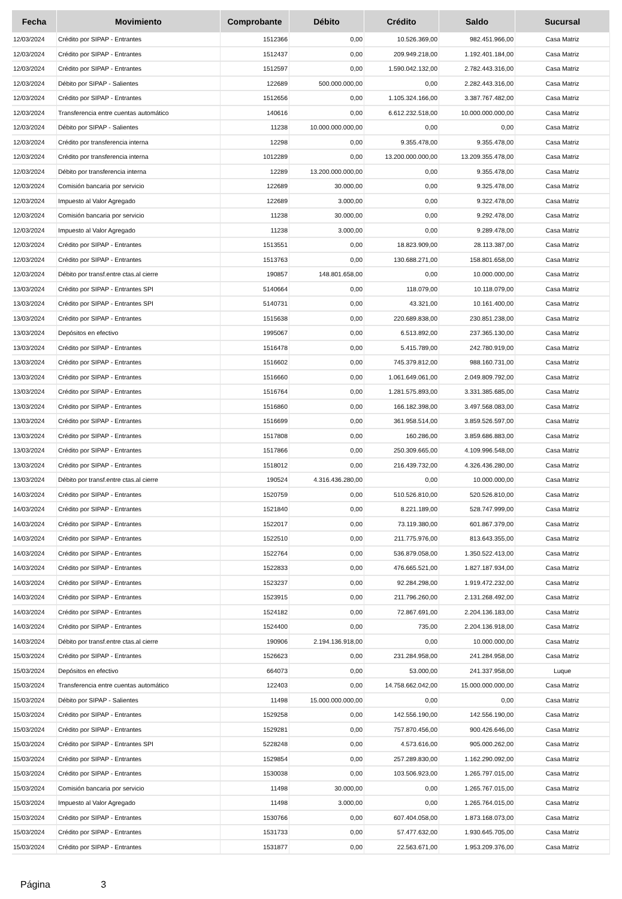| Fecha | Movimiento | Comprobante | Débito | Crédito | Saldo | Sucursal |
| --- | --- | --- | --- | --- | --- | --- |
| 12/03/2024 | Crédito por SIPAP - Entrantes | 1512366 | 0,00 | 10.526.369,00 | 982.451.966,00 | Casa Matriz |
| 12/03/2024 | Crédito por SIPAP - Entrantes | 1512437 | 0,00 | 209.949.218,00 | 1.192.401.184,00 | Casa Matriz |
| 12/03/2024 | Crédito por SIPAP - Entrantes | 1512597 | 0,00 | 1.590.042.132,00 | 2.782.443.316,00 | Casa Matriz |
| 12/03/2024 | Débito por SIPAP - Salientes | 122689 | 500.000.000,00 | 0,00 | 2.282.443.316,00 | Casa Matriz |
| 12/03/2024 | Crédito por SIPAP - Entrantes | 1512656 | 0,00 | 1.105.324.166,00 | 3.387.767.482,00 | Casa Matriz |
| 12/03/2024 | Transferencia entre cuentas automático | 140616 | 0,00 | 6.612.232.518,00 | 10.000.000.000,00 | Casa Matriz |
| 12/03/2024 | Débito por SIPAP - Salientes | 11238 | 10.000.000.000,00 | 0,00 | 0,00 | Casa Matriz |
| 12/03/2024 | Crédito por transferencia interna | 12298 | 0,00 | 9.355.478,00 | 9.355.478,00 | Casa Matriz |
| 12/03/2024 | Crédito por transferencia interna | 1012289 | 0,00 | 13.200.000.000,00 | 13.209.355.478,00 | Casa Matriz |
| 12/03/2024 | Débito por transferencia interna | 12289 | 13.200.000.000,00 | 0,00 | 9.355.478,00 | Casa Matriz |
| 12/03/2024 | Comisión bancaria por servicio | 122689 | 30.000,00 | 0,00 | 9.325.478,00 | Casa Matriz |
| 12/03/2024 | Impuesto al Valor Agregado | 122689 | 3.000,00 | 0,00 | 9.322.478,00 | Casa Matriz |
| 12/03/2024 | Comisión bancaria por servicio | 11238 | 30.000,00 | 0,00 | 9.292.478,00 | Casa Matriz |
| 12/03/2024 | Impuesto al Valor Agregado | 11238 | 3.000,00 | 0,00 | 9.289.478,00 | Casa Matriz |
| 12/03/2024 | Crédito por SIPAP - Entrantes | 1513551 | 0,00 | 18.823.909,00 | 28.113.387,00 | Casa Matriz |
| 12/03/2024 | Crédito por SIPAP - Entrantes | 1513763 | 0,00 | 130.688.271,00 | 158.801.658,00 | Casa Matriz |
| 12/03/2024 | Débito por transf.entre ctas.al cierre | 190857 | 148.801.658,00 | 0,00 | 10.000.000,00 | Casa Matriz |
| 13/03/2024 | Crédito por SIPAP - Entrantes SPI | 5140664 | 0,00 | 118.079,00 | 10.118.079,00 | Casa Matriz |
| 13/03/2024 | Crédito por SIPAP - Entrantes SPI | 5140731 | 0,00 | 43.321,00 | 10.161.400,00 | Casa Matriz |
| 13/03/2024 | Crédito por SIPAP - Entrantes | 1515638 | 0,00 | 220.689.838,00 | 230.851.238,00 | Casa Matriz |
| 13/03/2024 | Depósitos en efectivo | 1995067 | 0,00 | 6.513.892,00 | 237.365.130,00 | Casa Matriz |
| 13/03/2024 | Crédito por SIPAP - Entrantes | 1516478 | 0,00 | 5.415.789,00 | 242.780.919,00 | Casa Matriz |
| 13/03/2024 | Crédito por SIPAP - Entrantes | 1516602 | 0,00 | 745.379.812,00 | 988.160.731,00 | Casa Matriz |
| 13/03/2024 | Crédito por SIPAP - Entrantes | 1516660 | 0,00 | 1.061.649.061,00 | 2.049.809.792,00 | Casa Matriz |
| 13/03/2024 | Crédito por SIPAP - Entrantes | 1516764 | 0,00 | 1.281.575.893,00 | 3.331.385.685,00 | Casa Matriz |
| 13/03/2024 | Crédito por SIPAP - Entrantes | 1516860 | 0,00 | 166.182.398,00 | 3.497.568.083,00 | Casa Matriz |
| 13/03/2024 | Crédito por SIPAP - Entrantes | 1516699 | 0,00 | 361.958.514,00 | 3.859.526.597,00 | Casa Matriz |
| 13/03/2024 | Crédito por SIPAP - Entrantes | 1517808 | 0,00 | 160.286,00 | 3.859.686.883,00 | Casa Matriz |
| 13/03/2024 | Crédito por SIPAP - Entrantes | 1517866 | 0,00 | 250.309.665,00 | 4.109.996.548,00 | Casa Matriz |
| 13/03/2024 | Crédito por SIPAP - Entrantes | 1518012 | 0,00 | 216.439.732,00 | 4.326.436.280,00 | Casa Matriz |
| 13/03/2024 | Débito por transf.entre ctas.al cierre | 190524 | 4.316.436.280,00 | 0,00 | 10.000.000,00 | Casa Matriz |
| 14/03/2024 | Crédito por SIPAP - Entrantes | 1520759 | 0,00 | 510.526.810,00 | 520.526.810,00 | Casa Matriz |
| 14/03/2024 | Crédito por SIPAP - Entrantes | 1521840 | 0,00 | 8.221.189,00 | 528.747.999,00 | Casa Matriz |
| 14/03/2024 | Crédito por SIPAP - Entrantes | 1522017 | 0,00 | 73.119.380,00 | 601.867.379,00 | Casa Matriz |
| 14/03/2024 | Crédito por SIPAP - Entrantes | 1522510 | 0,00 | 211.775.976,00 | 813.643.355,00 | Casa Matriz |
| 14/03/2024 | Crédito por SIPAP - Entrantes | 1522764 | 0,00 | 536.879.058,00 | 1.350.522.413,00 | Casa Matriz |
| 14/03/2024 | Crédito por SIPAP - Entrantes | 1522833 | 0,00 | 476.665.521,00 | 1.827.187.934,00 | Casa Matriz |
| 14/03/2024 | Crédito por SIPAP - Entrantes | 1523237 | 0,00 | 92.284.298,00 | 1.919.472.232,00 | Casa Matriz |
| 14/03/2024 | Crédito por SIPAP - Entrantes | 1523915 | 0,00 | 211.796.260,00 | 2.131.268.492,00 | Casa Matriz |
| 14/03/2024 | Crédito por SIPAP - Entrantes | 1524182 | 0,00 | 72.867.691,00 | 2.204.136.183,00 | Casa Matriz |
| 14/03/2024 | Crédito por SIPAP - Entrantes | 1524400 | 0,00 | 735,00 | 2.204.136.918,00 | Casa Matriz |
| 14/03/2024 | Débito por transf.entre ctas.al cierre | 190906 | 2.194.136.918,00 | 0,00 | 10.000.000,00 | Casa Matriz |
| 15/03/2024 | Crédito por SIPAP - Entrantes | 1526623 | 0,00 | 231.284.958,00 | 241.284.958,00 | Casa Matriz |
| 15/03/2024 | Depósitos en efectivo | 664073 | 0,00 | 53.000,00 | 241.337.958,00 | Luque |
| 15/03/2024 | Transferencia entre cuentas automático | 122403 | 0,00 | 14.758.662.042,00 | 15.000.000.000,00 | Casa Matriz |
| 15/03/2024 | Débito por SIPAP - Salientes | 11498 | 15.000.000.000,00 | 0,00 | 0,00 | Casa Matriz |
| 15/03/2024 | Crédito por SIPAP - Entrantes | 1529258 | 0,00 | 142.556.190,00 | 142.556.190,00 | Casa Matriz |
| 15/03/2024 | Crédito por SIPAP - Entrantes | 1529281 | 0,00 | 757.870.456,00 | 900.426.646,00 | Casa Matriz |
| 15/03/2024 | Crédito por SIPAP - Entrantes SPI | 5228248 | 0,00 | 4.573.616,00 | 905.000.262,00 | Casa Matriz |
| 15/03/2024 | Crédito por SIPAP - Entrantes | 1529854 | 0,00 | 257.289.830,00 | 1.162.290.092,00 | Casa Matriz |
| 15/03/2024 | Crédito por SIPAP - Entrantes | 1530038 | 0,00 | 103.506.923,00 | 1.265.797.015,00 | Casa Matriz |
| 15/03/2024 | Comisión bancaria por servicio | 11498 | 30.000,00 | 0,00 | 1.265.767.015,00 | Casa Matriz |
| 15/03/2024 | Impuesto al Valor Agregado | 11498 | 3.000,00 | 0,00 | 1.265.764.015,00 | Casa Matriz |
| 15/03/2024 | Crédito por SIPAP - Entrantes | 1530766 | 0,00 | 607.404.058,00 | 1.873.168.073,00 | Casa Matriz |
| 15/03/2024 | Crédito por SIPAP - Entrantes | 1531733 | 0,00 | 57.477.632,00 | 1.930.645.705,00 | Casa Matriz |
| 15/03/2024 | Crédito por SIPAP - Entrantes | 1531877 | 0,00 | 22.563.671,00 | 1.953.209.376,00 | Casa Matriz |
Página 3